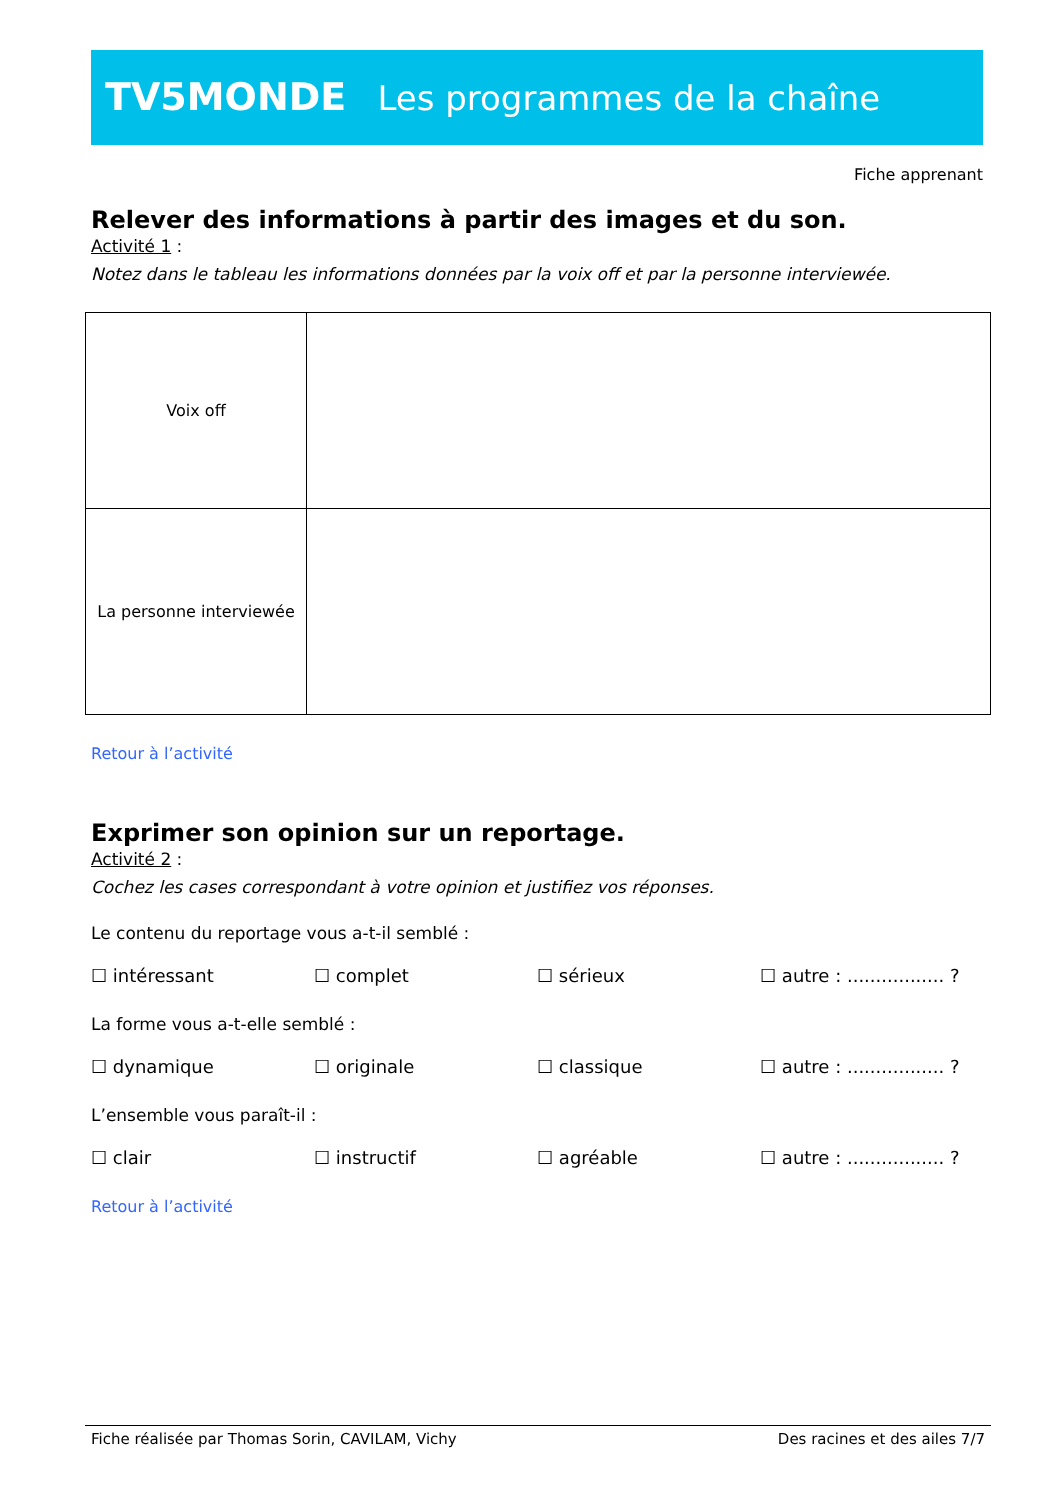TV5MONDE Les programmes de la chaîne
Fiche apprenant
Relever des informations à partir des images et du son.
Activité 1 :
Notez dans le tableau les informations données par la voix off et par la personne interviewée.
| Voix off | |
| La personne interviewée | |
Retour à l’activité
Exprimer son opinion sur un reportage.
Activité 2 :
Cochez les cases correspondant à votre opinion et justifiez vos réponses.
Le contenu du reportage vous a-t-il semblé :
☐ intéressant ☐ complet ☐ sérieux ☐ autre : ................. ?
La forme vous a-t-elle semblé :
☐ dynamique ☐ originale ☐ classique ☐ autre : ................. ?
L’ensemble vous paraît-il :
☐ clair ☐ instructif ☐ agréable ☐ autre : ................. ?
Retour à l’activité
Fiche réalisée par Thomas Sorin, CAVILAM, Vichy Des racines et des ailes 7/7